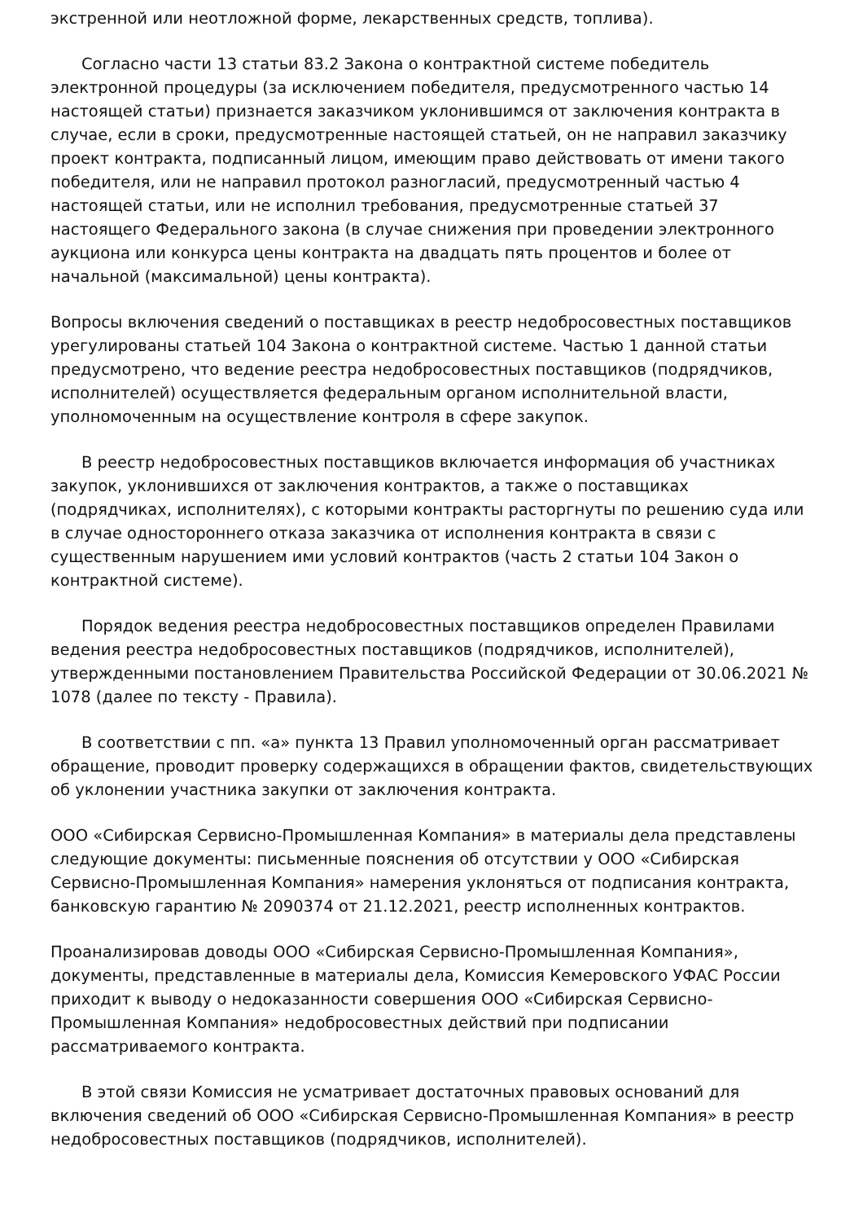экстренной или неотложной форме, лекарственных средств, топлива).
Согласно части 13 статьи 83.2 Закона о контрактной системе победитель электронной процедуры (за исключением победителя, предусмотренного частью 14 настоящей статьи) признается заказчиком уклонившимся от заключения контракта в случае, если в сроки, предусмотренные настоящей статьей, он не направил заказчику проект контракта, подписанный лицом, имеющим право действовать от имени такого победителя, или не направил протокол разногласий, предусмотренный частью 4 настоящей статьи, или не исполнил требования, предусмотренные статьей 37 настоящего Федерального закона (в случае снижения при проведении электронного аукциона или конкурса цены контракта на двадцать пять процентов и более от начальной (максимальной) цены контракта).
Вопросы включения сведений о поставщиках в реестр недобросовестных поставщиков урегулированы статьей 104 Закона о контрактной системе. Частью 1 данной статьи предусмотрено, что ведение реестра недобросовестных поставщиков (подрядчиков, исполнителей) осуществляется федеральным органом исполнительной власти, уполномоченным на осуществление контроля в сфере закупок.
В реестр недобросовестных поставщиков включается информация об участниках закупок, уклонившихся от заключения контрактов, а также о поставщиках (подрядчиках, исполнителях), с которыми контракты расторгнуты по решению суда или в случае одностороннего отказа заказчика от исполнения контракта в связи с существенным нарушением ими условий контрактов (часть 2 статьи 104 Закон о контрактной системе).
Порядок ведения реестра недобросовестных поставщиков определен Правилами ведения реестра недобросовестных поставщиков (подрядчиков, исполнителей), утвержденными постановлением Правительства Российской Федерации от 30.06.2021 № 1078 (далее по тексту - Правила).
В соответствии с пп. «а» пункта 13 Правил уполномоченный орган рассматривает обращение, проводит проверку содержащихся в обращении фактов, свидетельствующих об уклонении участника закупки от заключения контракта.
ООО «Сибирская Сервисно-Промышленная Компания» в материалы дела представлены следующие документы: письменные пояснения об отсутствии у ООО «Сибирская Сервисно-Промышленная Компания» намерения уклоняться от подписания контракта, банковскую гарантию № 2090374 от 21.12.2021, реестр исполненных контрактов.
Проанализировав доводы ООО «Сибирская Сервисно-Промышленная Компания», документы, представленные в материалы дела, Комиссия Кемеровского УФАС России приходит к выводу о недоказанности совершения ООО «Сибирская Сервисно-Промышленная Компания» недобросовестных действий при подписании рассматриваемого контракта.
В этой связи Комиссия не усматривает достаточных правовых оснований для включения сведений об ООО «Сибирская Сервисно-Промышленная Компания» в реестр недобросовестных поставщиков (подрядчиков, исполнителей).